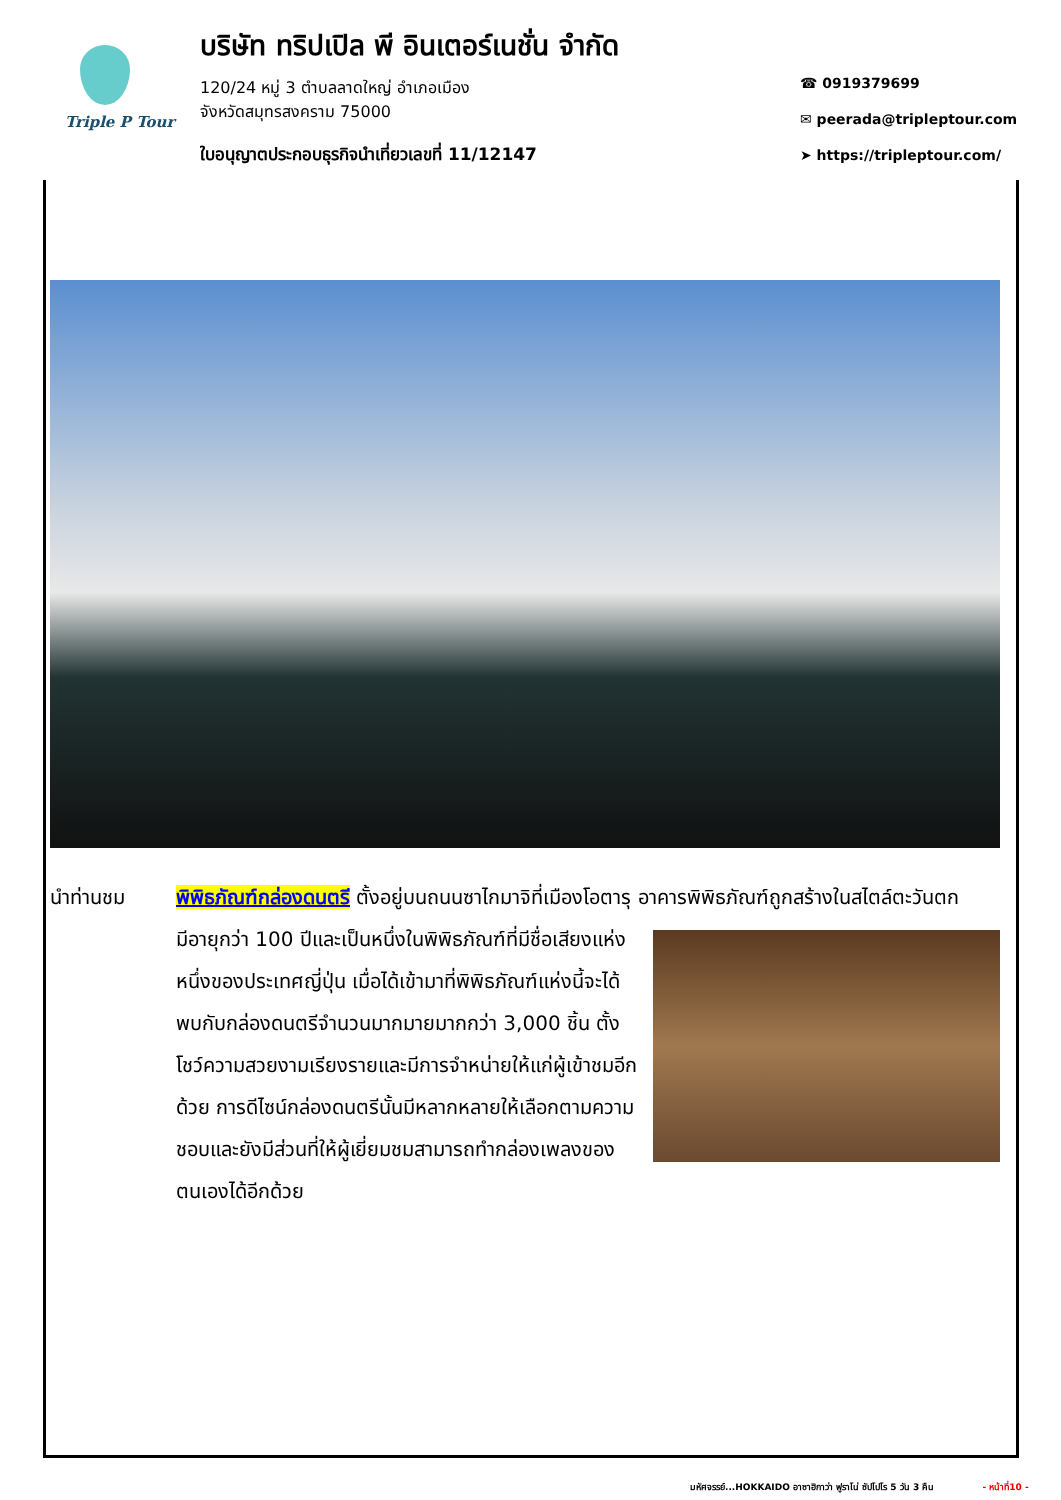Triple P Tour
บริษัท ทริปเปิล พี อินเตอร์เนชั่น จำกัด
120/24 หมู่ 3 ตำบลลาดใหญ่ อำเภอเมือง
จังหวัดสมุทรสงคราม 75000
ใบอนุญาตประกอบธุรกิจนำเที่ยวเลขที่ 11/12147
☎ 0919379699
✉ peerada@tripleptour.com
➤ https://tripleptour.com/
นำท่านชม พิพิธภัณฑ์กล่องดนตรี ตั้งอยู่บนถนนซาไกมาจิที่เมืองโอตารุ อาคารพิพิธภัณฑ์ถูกสร้างในสไตล์
ตะวันตก มีอายุกว่า 100 ปีและเป็นหนึ่งในพิพิธภัณฑ์ที่มีชื่อเสียงแห่งหนึ่งของประเทศญี่ปุ่น เมื่อได้เข้ามาที่พิพิธภัณฑ์แห่งนี้จะได้พบกับกล่องดนตรีจำนวนมากมายมากกว่า 3,000 ชิ้น ตั้งโชว์ความสวยงามเรียงรายและมีการจำหน่ายให้แก่ผู้เข้าชมอีกด้วย การดีไซน์กล่องดนตรีนั้นมีหลากหลายให้เลือกตามความชอบและยังมีส่วนที่ให้ผู้เยี่ยมชมสามารถทำกล่องเพลงของตนเองได้อีกด้วย
มหัศจรรย์...HOKKAIDO อาซาฮิกาว่า ฟูราโน่ ซัปโปโร 5 วัน 3 คืน - หน้าที่10 -